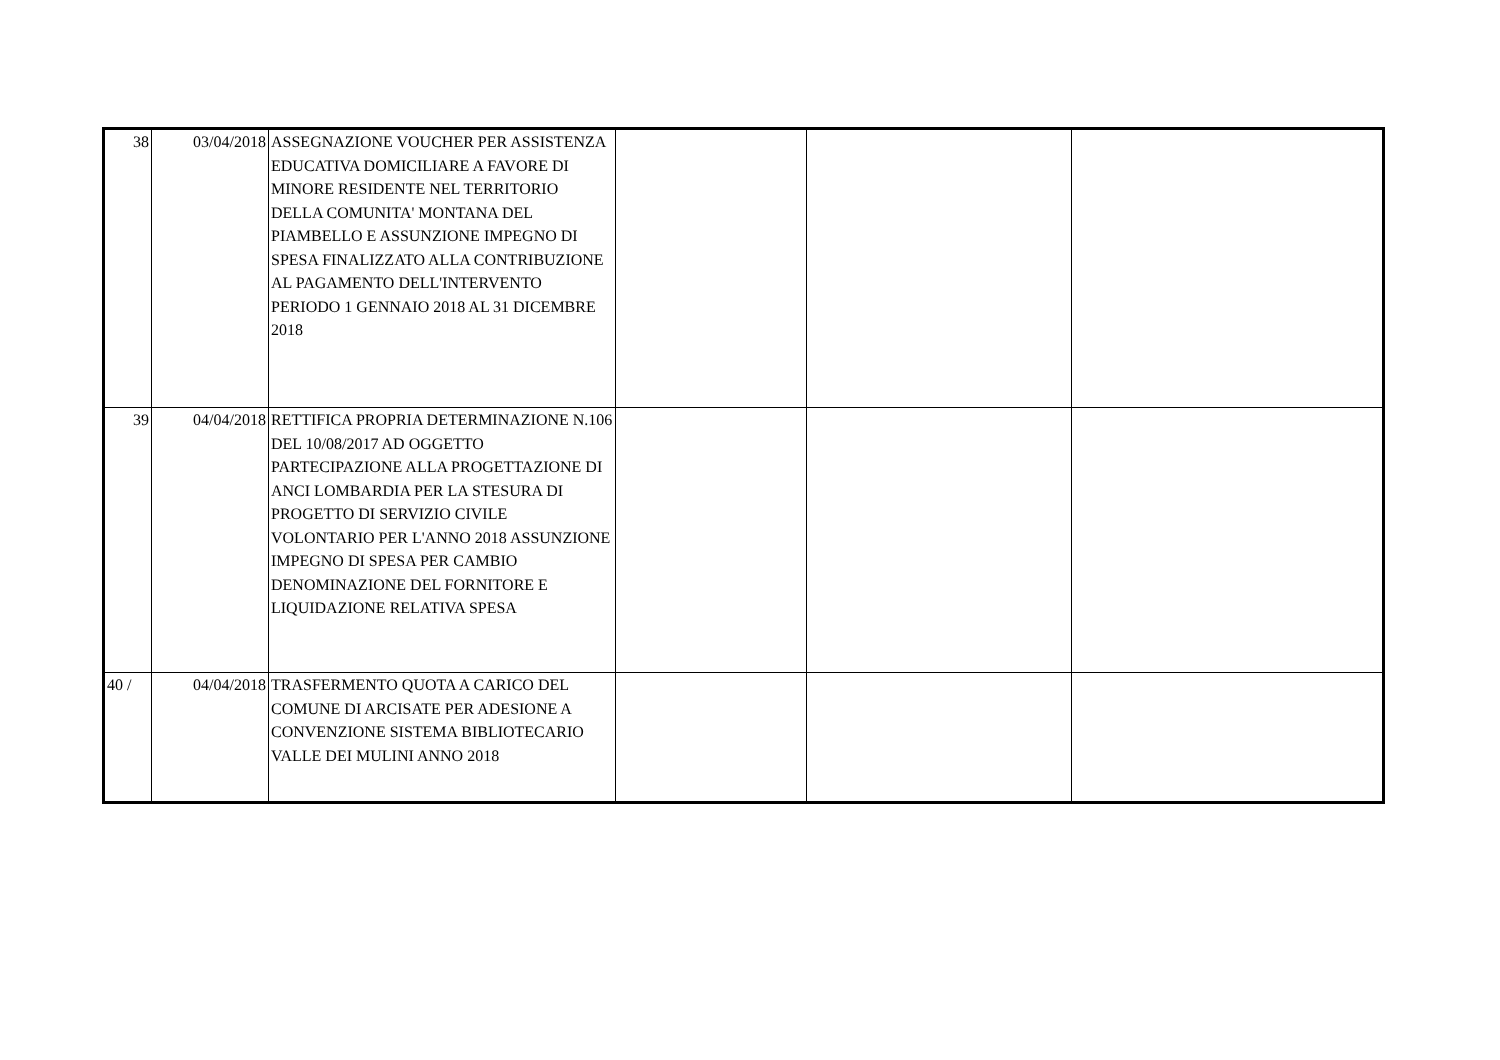| 38 | 03/04/2018 | ASSEGNAZIONE VOUCHER PER ASSISTENZA EDUCATIVA DOMICILIARE A FAVORE DI MINORE RESIDENTE NEL TERRITORIO DELLA COMUNITA' MONTANA DEL PIAMBELLO E ASSUNZIONE IMPEGNO DI SPESA FINALIZZATO ALLA CONTRIBUZIONE AL PAGAMENTO DELL'INTERVENTO PERIODO 1 GENNAIO 2018 AL 31 DICEMBRE 2018 | | | |
| 39 | 04/04/2018 | RETTIFICA PROPRIA DETERMINAZIONE N.106 DEL 10/08/2017 AD OGGETTO PARTECIPAZIONE ALLA PROGETTAZIONE DI ANCI LOMBARDIA PER LA STESURA DI PROGETTO DI SERVIZIO CIVILE VOLONTARIO PER L'ANNO 2018 ASSUNZIONE IMPEGNO DI SPESA PER CAMBIO DENOMINAZIONE DEL FORNITORE E LIQUIDAZIONE RELATIVA SPESA | | | |
| 40 / | 04/04/2018 | TRASFERMENTO QUOTA A CARICO DEL COMUNE DI ARCISATE PER ADESIONE A CONVENZIONE SISTEMA BIBLIOTECARIO VALLE DEI MULINI ANNO 2018 | | | |